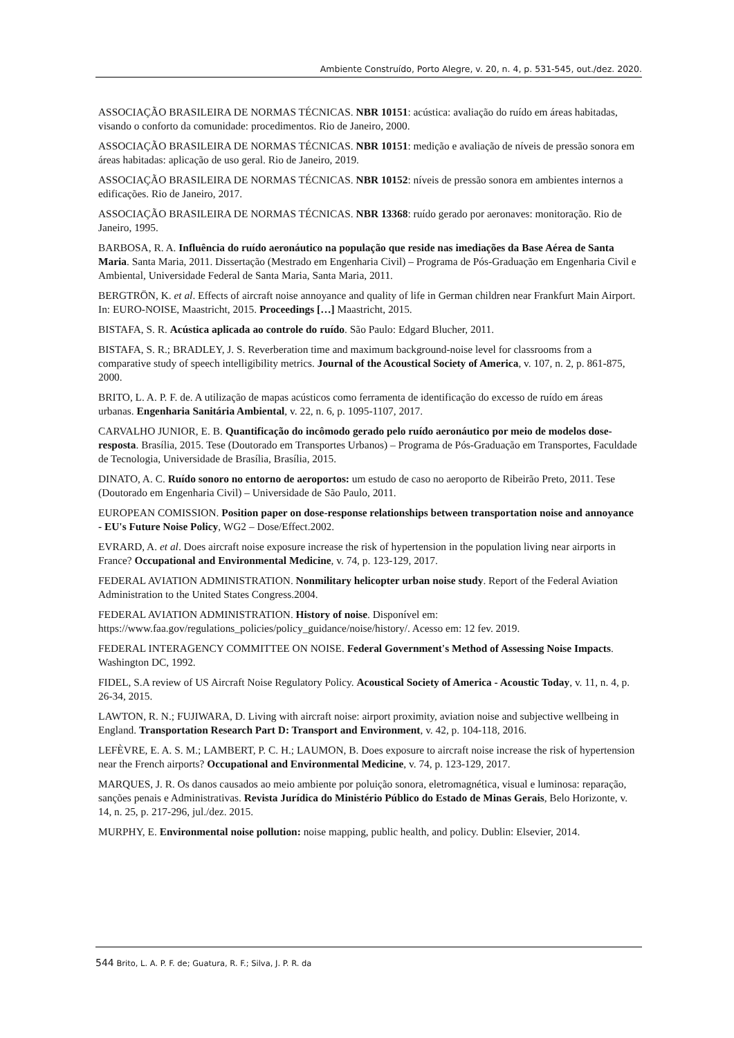Ambiente Construído, Porto Alegre, v. 20, n. 4, p. 531-545, out./dez. 2020.
ASSOCIAÇÃO BRASILEIRA DE NORMAS TÉCNICAS. NBR 10151: acústica: avaliação do ruído em áreas habitadas, visando o conforto da comunidade: procedimentos. Rio de Janeiro, 2000.
ASSOCIAÇÃO BRASILEIRA DE NORMAS TÉCNICAS. NBR 10151: medição e avaliação de níveis de pressão sonora em áreas habitadas: aplicação de uso geral. Rio de Janeiro, 2019.
ASSOCIAÇÃO BRASILEIRA DE NORMAS TÉCNICAS. NBR 10152: níveis de pressão sonora em ambientes internos a edificações. Rio de Janeiro, 2017.
ASSOCIAÇÃO BRASILEIRA DE NORMAS TÉCNICAS. NBR 13368: ruído gerado por aeronaves: monitoração. Rio de Janeiro, 1995.
BARBOSA, R. A. Influência do ruído aeronáutico na população que reside nas imediações da Base Aérea de Santa Maria. Santa Maria, 2011. Dissertação (Mestrado em Engenharia Civil) – Programa de Pós-Graduação em Engenharia Civil e Ambiental, Universidade Federal de Santa Maria, Santa Maria, 2011.
BERGTRÖN, K. et al. Effects of aircraft noise annoyance and quality of life in German children near Frankfurt Main Airport. In: EURO-NOISE, Maastricht, 2015. Proceedings […] Maastricht, 2015.
BISTAFA, S. R. Acústica aplicada ao controle do ruído. São Paulo: Edgard Blucher, 2011.
BISTAFA, S. R.; BRADLEY, J. S. Reverberation time and maximum background-noise level for classrooms from a comparative study of speech intelligibility metrics. Journal of the Acoustical Society of America, v. 107, n. 2, p. 861-875, 2000.
BRITO, L. A. P. F. de. A utilização de mapas acústicos como ferramenta de identificação do excesso de ruído em áreas urbanas. Engenharia Sanitária Ambiental, v. 22, n. 6, p. 1095-1107, 2017.
CARVALHO JUNIOR, E. B. Quantificação do incômodo gerado pelo ruído aeronáutico por meio de modelos dose-resposta. Brasília, 2015. Tese (Doutorado em Transportes Urbanos) – Programa de Pós-Graduação em Transportes, Faculdade de Tecnologia, Universidade de Brasília, Brasília, 2015.
DINATO, A. C. Ruído sonoro no entorno de aeroportos: um estudo de caso no aeroporto de Ribeirão Preto, 2011. Tese (Doutorado em Engenharia Civil) – Universidade de São Paulo, 2011.
EUROPEAN COMISSION. Position paper on dose-response relationships between transportation noise and annoyance - EU's Future Noise Policy, WG2 – Dose/Effect.2002.
EVRARD, A. et al. Does aircraft noise exposure increase the risk of hypertension in the population living near airports in France? Occupational and Environmental Medicine, v. 74, p. 123-129, 2017.
FEDERAL AVIATION ADMINISTRATION. Nonmilitary helicopter urban noise study. Report of the Federal Aviation Administration to the United States Congress.2004.
FEDERAL AVIATION ADMINISTRATION. History of noise. Disponível em: https://www.faa.gov/regulations_policies/policy_guidance/noise/history/. Acesso em: 12 fev. 2019.
FEDERAL INTERAGENCY COMMITTEE ON NOISE. Federal Government's Method of Assessing Noise Impacts. Washington DC, 1992.
FIDEL, S.A review of US Aircraft Noise Regulatory Policy. Acoustical Society of America - Acoustic Today, v. 11, n. 4, p. 26-34, 2015.
LAWTON, R. N.; FUJIWARA, D. Living with aircraft noise: airport proximity, aviation noise and subjective wellbeing in England. Transportation Research Part D: Transport and Environment, v. 42, p. 104-118, 2016.
LEFÈVRE, E. A. S. M.; LAMBERT, P. C. H.; LAUMON, B. Does exposure to aircraft noise increase the risk of hypertension near the French airports? Occupational and Environmental Medicine, v. 74, p. 123-129, 2017.
MARQUES, J. R. Os danos causados ao meio ambiente por poluição sonora, eletromagnética, visual e luminosa: reparação, sanções penais e Administrativas. Revista Jurídica do Ministério Público do Estado de Minas Gerais, Belo Horizonte, v. 14, n. 25, p. 217-296, jul./dez. 2015.
MURPHY, E. Environmental noise pollution: noise mapping, public health, and policy. Dublin: Elsevier, 2014.
544 Brito, L. A. P. F. de; Guatura, R. F.; Silva, J. P. R. da